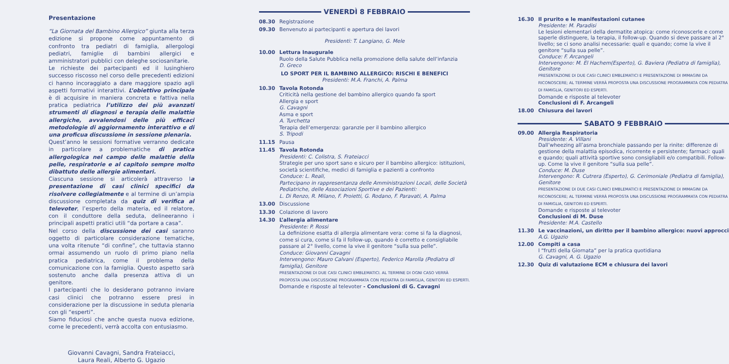Presentazione
“La Giornata del Bambino Allergico” giunta alla terza edizione si propone come appuntamento di confronto tra pediatri di famiglia, allergologi pediatri, famiglie di bambini allergici e amministratori pubblici con deleghe sociosanitarie.
Le richieste dei partecipanti ed il lusinghiero successo riscosso nel corso delle precedenti edizioni ci hanno incoraggiato a dare maggiore spazio agli aspetti formativi interattivi. L’obiettivo principale è di acquisire in maniera concreta e fattiva nella pratica pediatrica l’utilizzo dei più avanzati strumenti di diagnosi e terapia delle malattie allergiche, avvalendosi delle più efficaci metodologie di aggiornamento interattivo e di una proficua discussione in sessione plenaria.
Quest’anno le sessioni formative verranno dedicate in particolare a problematiche di pratica allergologica nel campo delle malattie della pelle, respiratorie e al capitolo sempre molto dibattuto delle allergie alimentari.
Ciascuna sessione si articolerà attraverso la presentazione di casi clinici specifici da risolvere collegialmente e al termine di un’ampia discussione completata da quiz di verifica al televoter, l’esperto della materia, ed il relatore, con il conduttore della seduta, delineeranno i principali aspetti pratici utili “da portare a casa”.
Nel corso della discussione dei casi saranno oggetto di particolare considerazione tematiche, una volta ritenute “di confine”, che tuttavia stanno ormai assumendo un ruolo di primo piano nella pratica pediatrica, come il problema della comunicazione con la famiglia. Questo aspetto sarà sostenuto anche dalla presenza attiva di un genitore.
I partecipanti che lo desiderano potranno inviare casi clinici che potranno essere presi in considerazione per la discussione in seduta plenaria con gli “esperti”.
Siamo fiduciosi che anche questa nuova edizione, come le precedenti, verrà accolta con entusiasmo.
Giovanni Cavagni, Sandra Frateiacci,
Laura Reali, Alberto G. Ugazio
VENERDÌ 8 FEBBRAIO
08.30 Registrazione
09.30 Benvenuto ai partecipanti e apertura dei lavori
Presidenti: T. Langiano, G. Mele
10.00 Lettura Inaugurale
Ruolo della Salute Pubblica nella promozione della salute dell’infanzia
D. Greco
LO SPORT PER IL BAMBINO ALLERGICO: RISCHI E BENEFICI
Presidenti: M.A. Franchi, A. Palma
10.30 Tavola Rotonda
Criticità nella gestione del bambino allergico quando fa sport
Allergia e sport
G. Cavagni
Asma e sport
A. Turchetta
Terapia dell’emergenza: garanzie per il bambino allergico
S. Tripodi
11.15 Pausa
11.45 Tavola Rotonda
Presidenti: C. Colistra, S. Frateiacci
Strategie per uno sport sano e sicuro per il bambino allergico: istituzioni, società scientifiche, medici di famiglia e pazienti a confronto
Conduce: L. Reali,
Partecipano in rappresentanza delle Amministrazioni Locali, delle Società Pediatriche, delle Associazioni Sportive e dei Pazienti:
L. Di Renzo, R. Milano, F. Proietti, G. Rodano, F. Paravati, A. Palma
13.00 Discussione
13.30 Colazione di lavoro
14.30 L’allergia alimentare
Presidente: P. Rossi
La definizione esatta di allergia alimentare vera: come si fa la diagnosi, come si cura, come si fa il follow-up, quando è corretto e consigliabile passare al 2° livello, come la vive il genitore “sulla sua pelle”.
Conduce: Giovanni Cavagni
Intervengono: Mauro Calvani (Esperto), Federico Marolla (Pediatra di famiglia), Genitore
PRESENTAZIONE DI DUE CASI CLINICI EMBLEMATICI. AL TERMINE DI OGNI CASO VERRÀ PROPOSTA UNA DISCUSSIONE PROGRAMMATA CON PEDIATRA DI FAMIGLIA, GENITORI ED ESPERTI.
Domande e risposte al televoter - Conclusioni di G. Cavagni
16.30 Il prurito e le manifestazioni cutanee
Presidente: M. Paradisi
Le lesioni elementari della dermatite atopica: come riconoscerle e come saperle distinguere, la terapia, il follow-up. Quando si deve passare al 2° livello; se ci sono analisi necessarie: quali e quando; come la vive il genitore “sulla sua pelle”.
Conduce: F. Arcangeli
Intervengono: M. El Hachem(Esperto), G. Baviera (Pediatra di famiglia), Genitore
PRESENTAZIONE DI DUE CASI CLINICI EMBLEMATICI E PRESENTAZIONE DI IMMAGINI DA RICONOSCERE; AL TERMINE VERRÀ PROPOSTA UNA DISCUSSIONE PROGRAMMATA CON PEDIATRA DI FAMIGLIA, GENITORI ED ESPERTI.
Domande e risposte al televoter
Conclusioni di F. Arcangeli
18.00 Chiusura dei lavori
SABATO 9 FEBBRAIO
09.00 Allergia Respiratoria
Presidente: A. Villani
Dall’wheezing all’asma bronchiale passando per la rinite: differenze di gestione della malattia episodica, ricorrente e persistente; farmaci: quali e quando; quali attività sportive sono consigliabili e/o compatibili. Follow-up. Come la vive il genitore “sulla sua pelle”.
Conduce: M. Duse
Intervengono: R. Cutrera (Esperto), G. Cerimoniale (Pediatra di famiglia), Genitore
PRESENTAZIONE DI DUE CASI CLINICI EMBLEMATICI E PRESENTAZIONE DI IMMAGINI DA RICONOSCERE; AL TERMINE VERRÀ PROPOSTA UNA DISCUSSIONE PROGRAMMATA CON PEDIATRA DI FAMIGLIA, GENITORI ED ESPERTI.
Domande e risposte al televoter
Conclusioni di M. Duse
Presidente: M.A. Castello
11.30 Le vaccinazioni, un diritto per il bambino allergico: nuovi approcci
A.G. Ugazio
12.00 Compiti a casa
I “frutti della Giornata” per la pratica quotidiana
G. Cavagni, A. G. Ugazio
12.30 Quiz di valutazione ECM e chiusura dei lavori